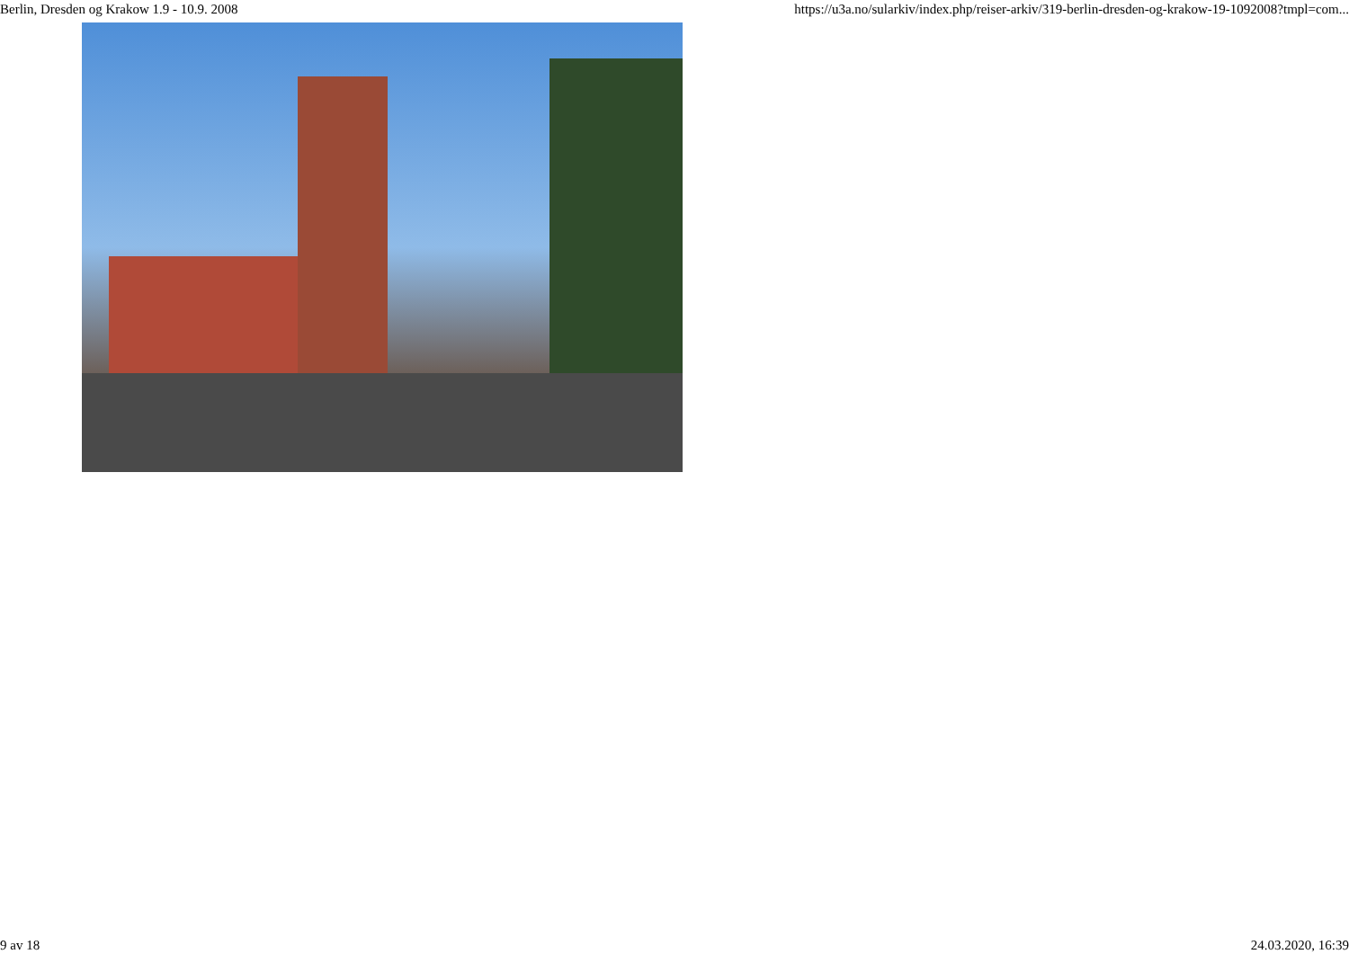Berlin, Dresden og Krakow 1.9 - 10.9. 2008 https://u3a.no/sularkiv/index.php/reiser-arkiv/319-berlin-dresden-og-krakow-19-1092008?tmpl=com...
9 av 18 24.03.2020, 16:39